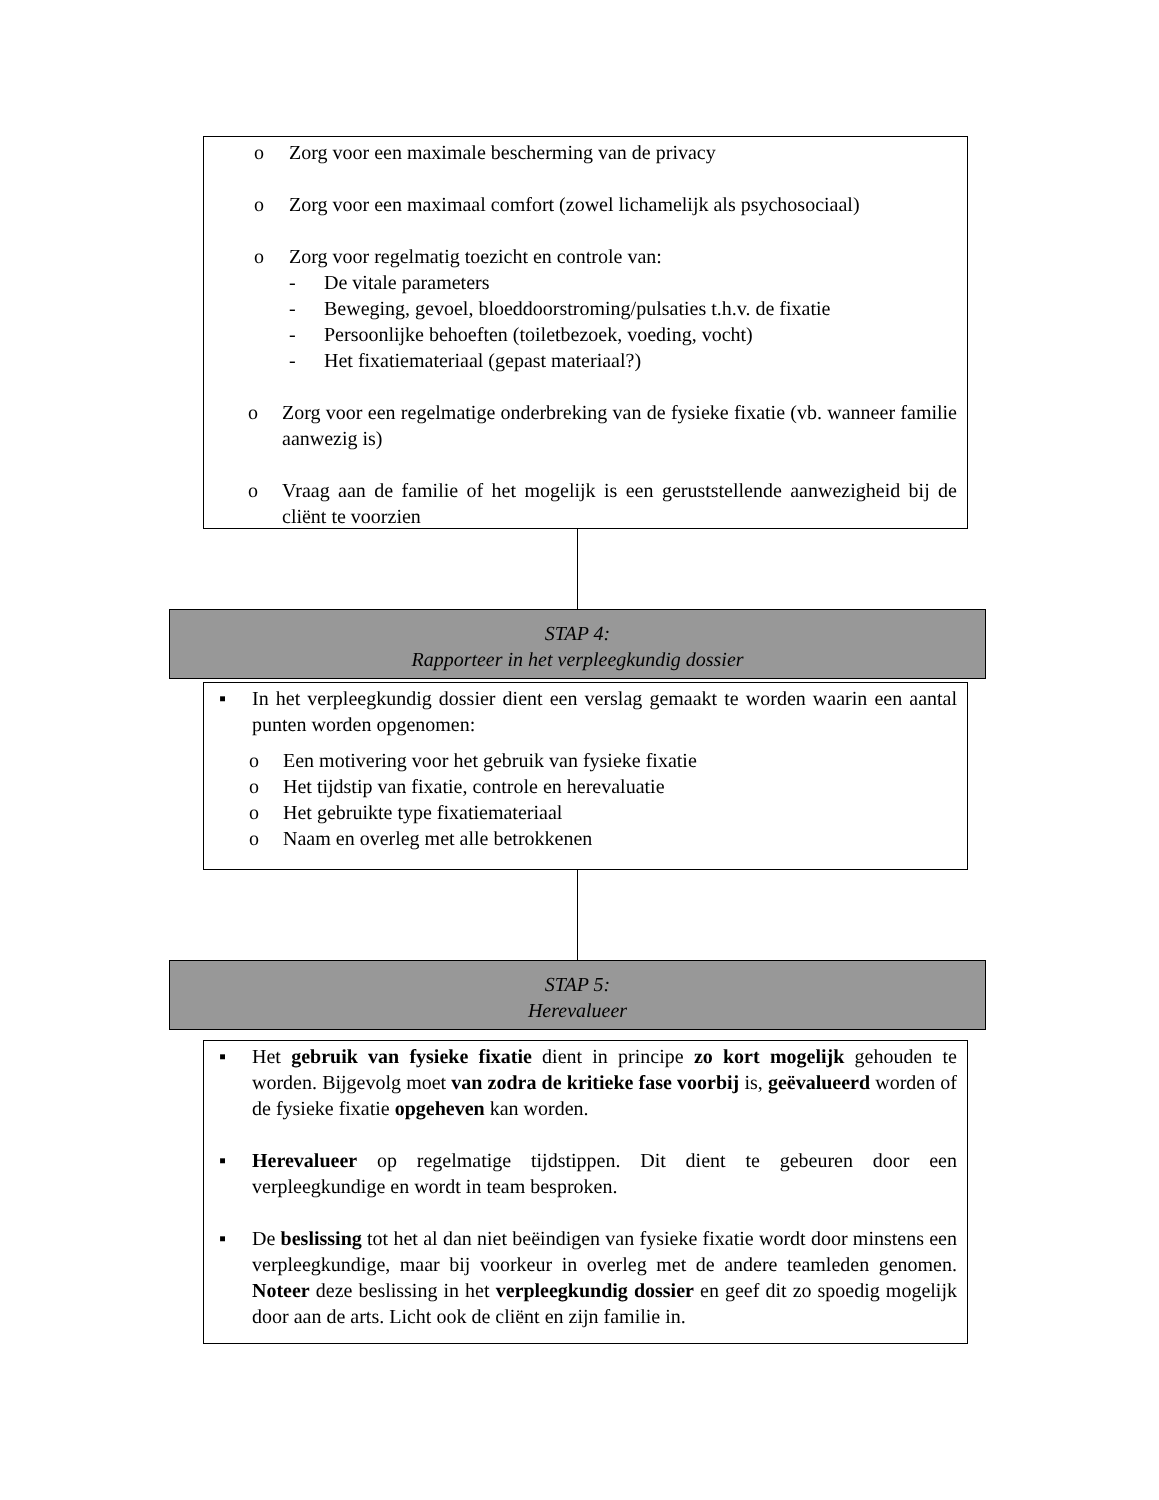o Zorg voor een maximale bescherming van de privacy
o Zorg voor een maximaal comfort (zowel lichamelijk als psychosociaal)
o Zorg voor regelmatig toezicht en controle van:
- De vitale parameters
- Beweging, gevoel, bloeddoorstroming/pulsaties t.h.v. de fixatie
- Persoonlijke behoeften (toiletbezoek, voeding, vocht)
- Het fixatiemateriaal (gepast materiaal?)
o Zorg voor een regelmatige onderbreking van de fysieke fixatie (vb. wanneer familie aanwezig is)
o Vraag aan de familie of het mogelijk is een geruststellende aanwezigheid bij de cliënt te voorzien
STAP 4:
Rapporteer in het verpleegkundig dossier
▪ In het verpleegkundig dossier dient een verslag gemaakt te worden waarin een aantal punten worden opgenomen:
o Een motivering voor het gebruik van fysieke fixatie
o Het tijdstip van fixatie, controle en herevaluatie
o Het gebruikte type fixatiemateriaal
o Naam en overleg met alle betrokkenen
STAP 5:
Herevalueer
▪ Het gebruik van fysieke fixatie dient in principe zo kort mogelijk gehouden te worden. Bijgevolg moet van zodra de kritieke fase voorbij is, geëvalueerd worden of de fysieke fixatie opgeheven kan worden.
▪ Herevalueer op regelmatige tijdstippen. Dit dient te gebeuren door een verpleegkundige en wordt in team besproken.
▪ De beslissing tot het al dan niet beëindigen van fysieke fixatie wordt door minstens een verpleegkundige, maar bij voorkeur in overleg met de andere teamleden genomen. Noteer deze beslissing in het verpleegkundig dossier en geef dit zo spoedig mogelijk door aan de arts. Licht ook de cliënt en zijn familie in.